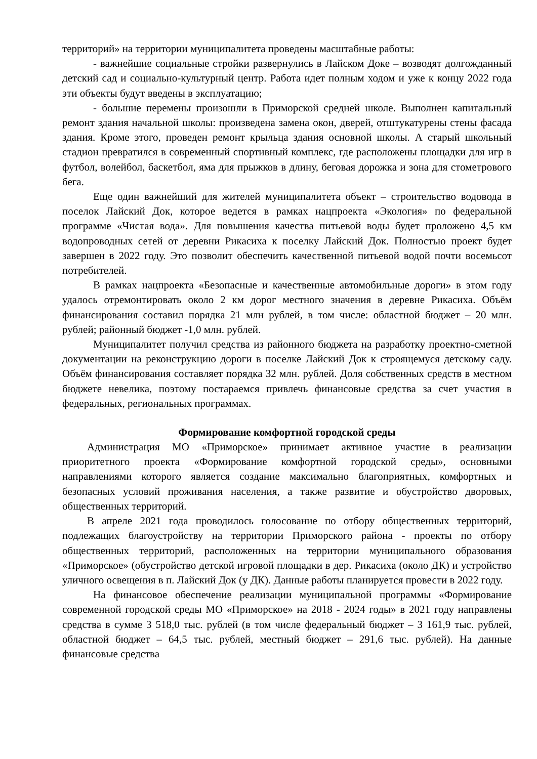территорий» на территории муниципалитета проведены масштабные работы:
- важнейшие социальные стройки развернулись в Лайском Доке – возводят долгожданный детский сад и социально-культурный центр. Работа идет полным ходом и уже к концу 2022 года эти объекты будут введены в эксплуатацию;
- большие перемены произошли в Приморской средней школе. Выполнен капитальный ремонт здания начальной школы: произведена замена окон, дверей, отштукатурены стены фасада здания. Кроме этого, проведен ремонт крыльца здания основной школы. А старый школьный стадион превратился в современный спортивный комплекс, где расположены площадки для игр в футбол, волейбол, баскетбол, яма для прыжков в длину, беговая дорожка и зона для стометрового бега.
Еще один важнейший для жителей муниципалитета объект – строительство водовода в поселок Лайский Док, которое ведется в рамках нацпроекта «Экология» по федеральной программе «Чистая вода». Для повышения качества питьевой воды будет проложено 4,5 км водопроводных сетей от деревни Рикасиха к поселку Лайский Док. Полностью проект будет завершен в 2022 году. Это позволит обеспечить качественной питьевой водой почти восемьсот потребителей.
В рамках нацпроекта «Безопасные и качественные автомобильные дороги» в этом году удалось отремонтировать около 2 км дорог местного значения в деревне Рикасиха. Объём финансирования составил порядка 21 млн рублей, в том числе: областной бюджет – 20 млн. рублей; районный бюджет -1,0 млн. рублей.
Муниципалитет получил средства из районного бюджета на разработку проектно-сметной документации на реконструкцию дороги в поселке Лайский Док к строящемуся детскому саду. Объём финансирования составляет порядка 32 млн. рублей. Доля собственных средств в местном бюджете невелика, поэтому постараемся привлечь финансовые средства за счет участия в федеральных, региональных программах.
Формирование комфортной городской среды
Администрация МО «Приморское» принимает активное участие в реализации приоритетного проекта «Формирование комфортной городской среды», основными направлениями которого является создание максимально благоприятных, комфортных и безопасных условий проживания населения, а также развитие и обустройство дворовых, общественных территорий.
В апреле 2021 года проводилось голосование по отбору общественных территорий, подлежащих благоустройству на территории Приморского района - проекты по отбору общественных территорий, расположенных на территории муниципального образования «Приморское» (обустройство детской игровой площадки в дер. Рикасиха (около ДК) и устройство уличного освещения в п. Лайский Док (у ДК). Данные работы планируется провести в 2022 году.
На финансовое обеспечение реализации муниципальной программы «Формирование современной городской среды МО «Приморское» на 2018 - 2024 годы» в 2021 году направлены средства в сумме 3 518,0 тыс. рублей (в том числе федеральный бюджет – 3 161,9 тыс. рублей, областной бюджет – 64,5 тыс. рублей, местный бюджет – 291,6 тыс. рублей). На данные финансовые средства